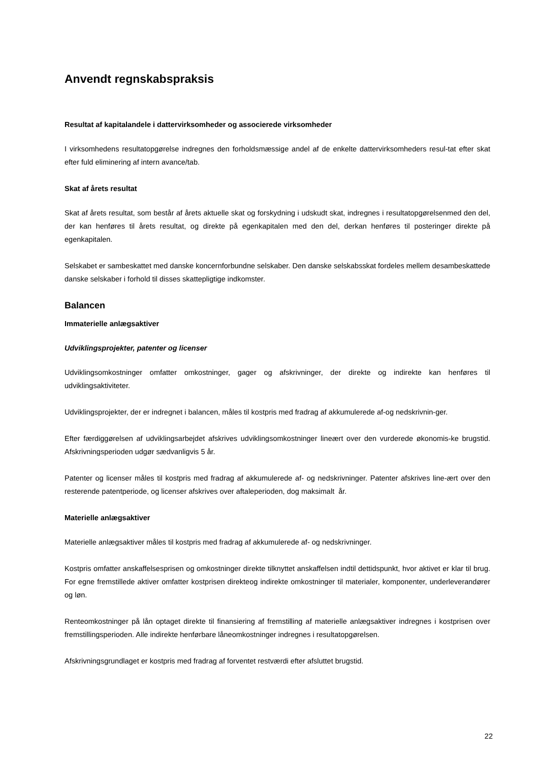Anvendt regnskabspraksis
Resultat af kapitalandele i dattervirksomheder og associerede virksomheder
I virksomhedens resultatopgørelse indregnes den forholdsmæssige andel af de enkelte dattervirksomheders resul-tat efter skat efter fuld eliminering af intern avance/tab.
Skat af årets resultat
Skat af årets resultat, som består af årets aktuelle skat og forskydning i udskudt skat, indregnes i resultatopgørelsenmed den del, der kan henføres til årets resultat, og direkte på egenkapitalen med den del, derkan henføres til posteringer direkte på egenkapitalen.
Selskabet er sambeskattet med danske koncernforbundne selskaber. Den danske selskabsskat fordeles mellem desambeskattede danske selskaber i forhold til disses skattepligtige indkomster.
Balancen
Immaterielle anlægsaktiver
Udviklingsprojekter, patenter og licenser
Udviklingsomkostninger omfatter omkostninger, gager og afskrivninger, der direkte og indirekte kan henføres til udviklingsaktiviteter.
Udviklingsprojekter, der er indregnet i balancen, måles til kostpris med fradrag af akkumulerede af-og nedskrivnin-ger.
Efter færdiggørelsen af udviklingsarbejdet afskrives udviklingsomkostninger lineært over den vurderede økonomis-ke brugstid. Afskrivningsperioden udgør sædvanligvis 5 år.
Patenter og licenser måles til kostpris med fradrag af akkumulerede af- og nedskrivninger. Patenter afskrives line-ært over den resterende patentperiode, og licenser afskrives over aftaleperioden, dog maksimalt år.
Materielle anlægsaktiver
Materielle anlægsaktiver måles til kostpris med fradrag af akkumulerede af- og nedskrivninger.
Kostpris omfatter anskaffelsesprisen og omkostninger direkte tilknyttet anskaffelsen indtil dettidspunkt, hvor aktivet er klar til brug. For egne fremstillede aktiver omfatter kostprisen direkteog indirekte omkostninger til materialer, komponenter, underleverandører og løn.
Renteomkostninger på lån optaget direkte til finansiering af fremstilling af materielle anlægsaktiver indregnes i kostprisen over fremstillingsperioden. Alle indirekte henførbare låneomkostninger indregnes i resultatopgørelsen.
Afskrivningsgrundlaget er kostpris med fradrag af forventet restværdi efter afsluttet brugstid.
22